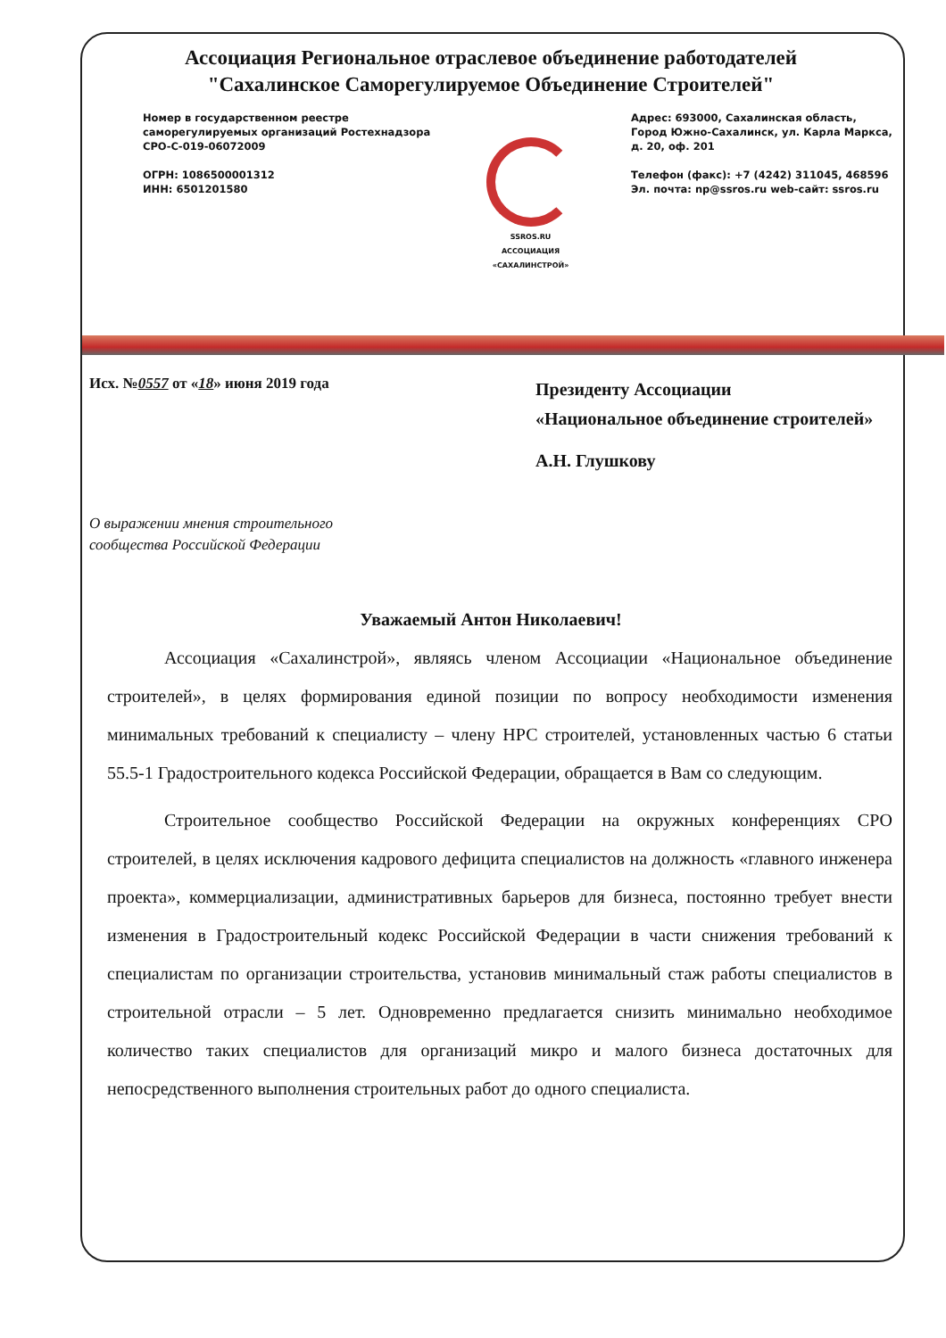Ассоциация Региональное отраслевое объединение работодателей
"Сахалинское Саморегулируемое Объединение Строителей"
Номер в государственном реестре
саморегулируемых организаций Ростехнадзора
СРО-С-019-06072009
ОГРН: 1086500001312
ИНН: 6501201580
SSROS.RU
АССОЦИАЦИЯ
«САХАЛИНСТРОЙ»
Адрес: 693000, Сахалинская область,
Город Южно-Сахалинск, ул. Карла Маркса,
д. 20, оф. 201
Телефон (факс): +7 (4242) 311045, 468596
Эл. почта: np@ssros.ru web-сайт: ssros.ru
Исх. №0557 от «18» июня 2019 года
О выражении мнения строительного
сообщества Российской Федерации
Президенту Ассоциации
«Национальное объединение строителей»
А.Н. Глушкову
Уважаемый Антон Николаевич!
Ассоциация «Сахалинстрой», являясь членом Ассоциации «Национальное объединение строителей», в целях формирования единой позиции по вопросу необходимости изменения минимальных требований к специалисту – члену НРС строителей, установленных частью 6 статьи 55.5-1 Градостроительного кодекса Российской Федерации, обращается в Вам со следующим.
Строительное сообщество Российской Федерации на окружных конференциях СРО строителей, в целях исключения кадрового дефицита специалистов на должность «главного инженера проекта», коммерциализации, административных барьеров для бизнеса, постоянно требует внести изменения в Градостроительный кодекс Российской Федерации в части снижения требований к специалистам по организации строительства, установив минимальный стаж работы специалистов в строительной отрасли – 5 лет. Одновременно предлагается снизить минимально необходимое количество таких специалистов для организаций микро и малого бизнеса достаточных для непосредственного выполнения строительных работ до одного специалиста.